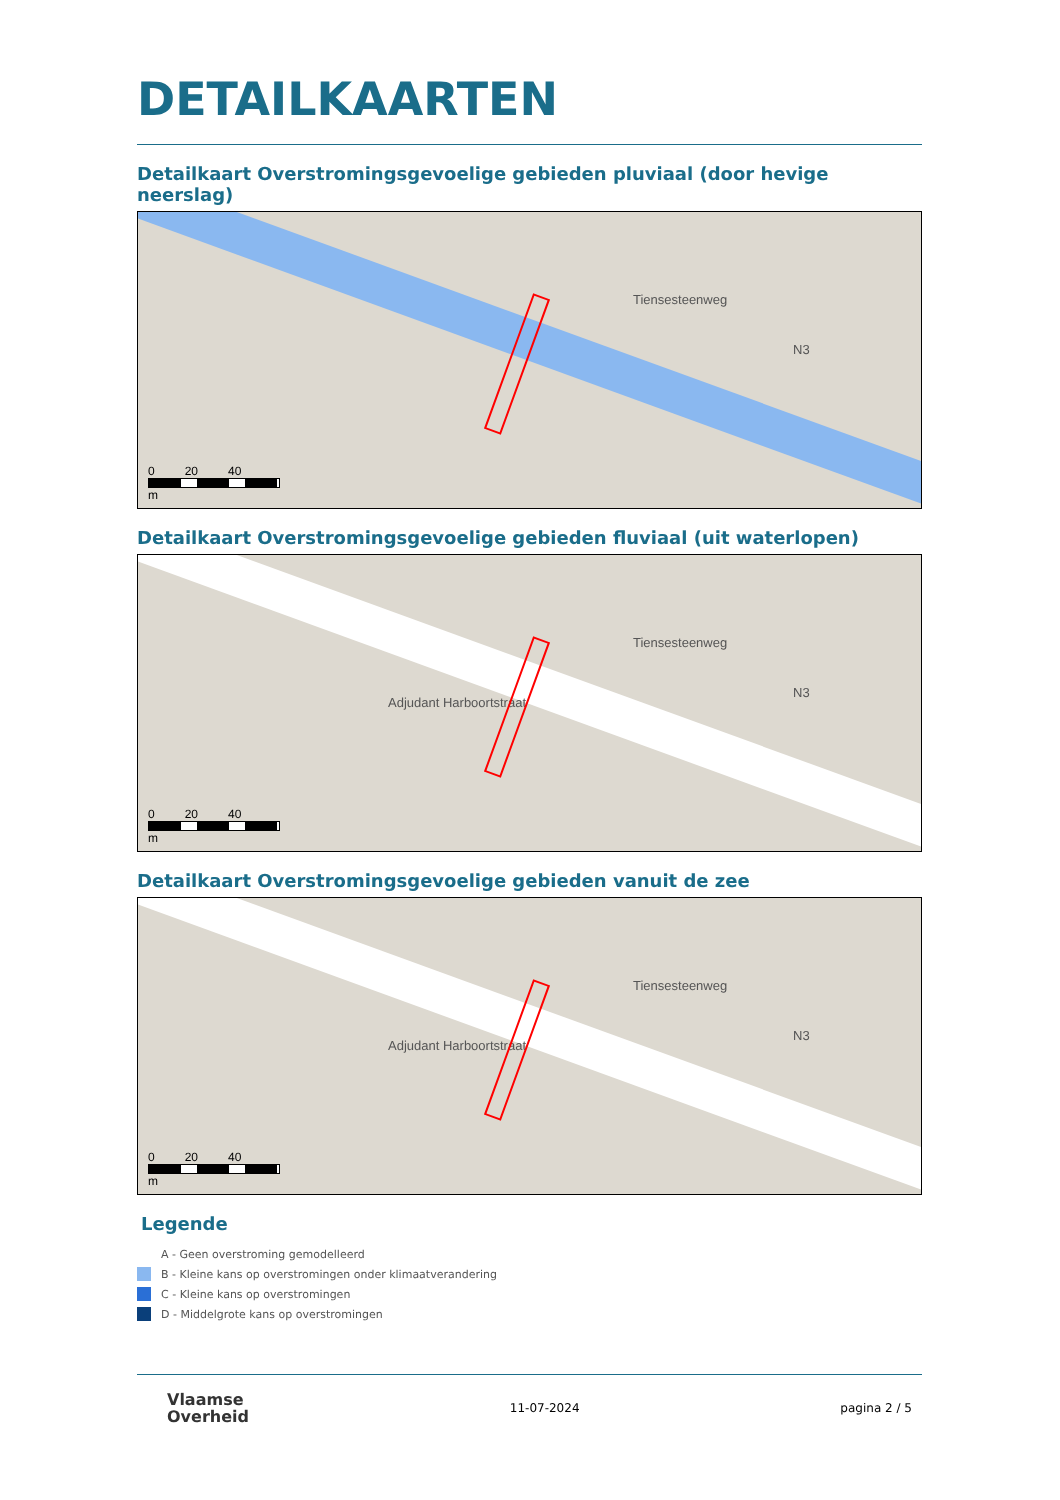DETAILKAARTEN
Detailkaart Overstromingsgevoelige gebieden pluviaal (door hevige neerslag)
Tiensesteenweg
N3
0 20 40
m
Detailkaart Overstromingsgevoelige gebieden fluviaal (uit waterlopen)
Tiensesteenweg
N3
Adjudant Harboortstraat
0 20 40
m
Detailkaart Overstromingsgevoelige gebieden vanuit de zee
Tiensesteenweg
N3
Adjudant Harboortstraat
0 20 40
m
Legende
A - Geen overstroming gemodelleerd
B - Kleine kans op overstromingen onder klimaatverandering
C - Kleine kans op overstromingen
D - Middelgrote kans op overstromingen
Vlaamse
Overheid
11-07-2024 pagina 2 / 5